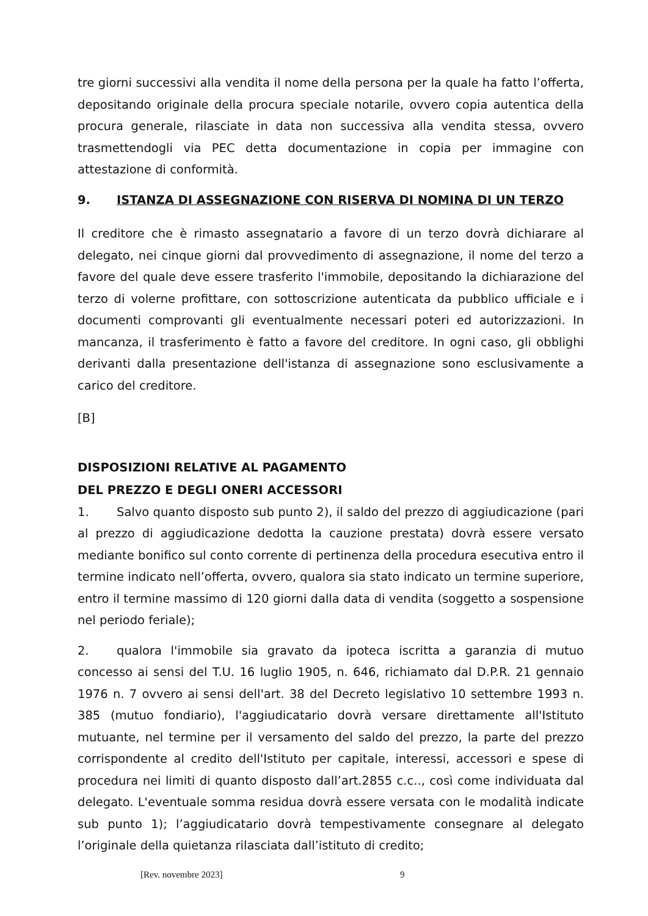tre giorni successivi alla vendita il nome della persona per la quale ha fatto l’offerta, depositando originale della procura speciale notarile, ovvero copia autentica della procura generale, rilasciate in data non successiva alla vendita stessa, ovvero trasmettendogli via PEC detta documentazione in copia per immagine con attestazione di conformità.
9. ISTANZA DI ASSEGNAZIONE CON RISERVA DI NOMINA DI UN TERZO
Il creditore che è rimasto assegnatario a favore di un terzo dovrà dichiarare al delegato, nei cinque giorni dal provvedimento di assegnazione, il nome del terzo a favore del quale deve essere trasferito l'immobile, depositando la dichiarazione del terzo di volerne profittare, con sottoscrizione autenticata da pubblico ufficiale e i documenti comprovanti gli eventualmente necessari poteri ed autorizzazioni. In mancanza, il trasferimento è fatto a favore del creditore. In ogni caso, gli obblighi derivanti dalla presentazione dell'istanza di assegnazione sono esclusivamente a carico del creditore.
[B]
DISPOSIZIONI RELATIVE AL PAGAMENTO
DEL PREZZO E DEGLI ONERI ACCESSORI
1. Salvo quanto disposto sub punto 2), il saldo del prezzo di aggiudicazione (pari al prezzo di aggiudicazione dedotta la cauzione prestata) dovrà essere versato mediante bonifico sul conto corrente di pertinenza della procedura esecutiva entro il termine indicato nell’offerta, ovvero, qualora sia stato indicato un termine superiore, entro il termine massimo di 120 giorni dalla data di vendita (soggetto a sospensione nel periodo feriale);
2. qualora l'immobile sia gravato da ipoteca iscritta a garanzia di mutuo concesso ai sensi del T.U. 16 luglio 1905, n. 646, richiamato dal D.P.R. 21 gennaio 1976 n. 7 ovvero ai sensi dell'art. 38 del Decreto legislativo 10 settembre 1993 n. 385 (mutuo fondiario), l'aggiudicatario dovrà versare direttamente all'Istituto mutuante, nel termine per il versamento del saldo del prezzo, la parte del prezzo corrispondente al credito dell'Istituto per capitale, interessi, accessori e spese di procedura nei limiti di quanto disposto dall’art.2855 c.c.., così come individuata dal delegato. L'eventuale somma residua dovrà essere versata con le modalità indicate sub punto 1); l’aggiudicatario dovrà tempestivamente consegnare al delegato l’originale della quietanza rilasciata dall’istituto di credito;
[Rev. novembre 2023] 9